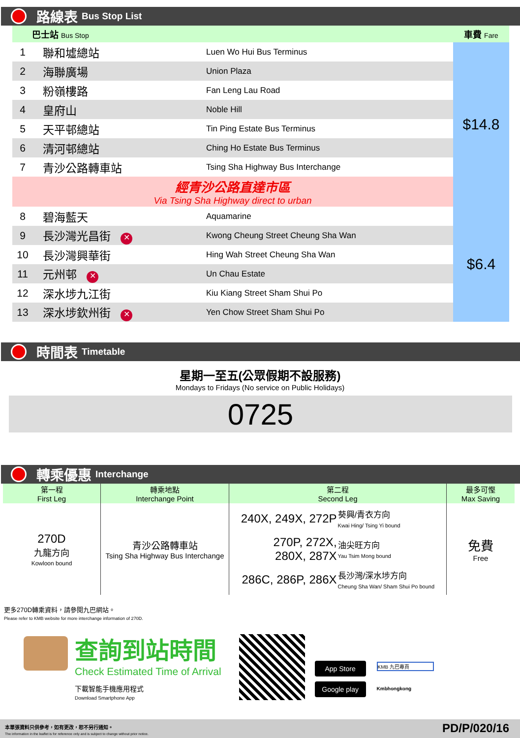路線表 Bus Stop List
| 巴士站 Bus Stop | | | 車費 Fare |
| 1 | 聯和墟總站 | Luen Wo Hui Bus Terminus | $14.8 |
| 2 | 海聯廣場 | Union Plaza | |
| 3 | 粉嶺樓路 | Fan Leng Lau Road | |
| 4 | 皇府山 | Noble Hill | |
| 5 | 天平邨總站 | Tin Ping Estate Bus Terminus | |
| 6 | 清河邨總站 | Ching Ho Estate Bus Terminus | |
| 7 | 青沙公路轉車站 | Tsing Sha Highway Bus Interchange | |
| 經青沙公路直達市區 Via Tsing Sha Highway direct to urban | | | |
| 8 | 碧海藍天 | Aquamarine | $6.4 |
| 9 | 長沙灣光昌街 ✕ | Kwong Cheung Street Cheung Sha Wan | |
| 10 | 長沙灣興華街 | Hing Wah Street Cheung Sha Wan | |
| 11 | 元州邨 ✕ | Un Chau Estate | |
| 12 | 深水埗九江街 | Kiu Kiang Street Sham Shui Po | |
| 13 | 深水埗欽州街 ✕ | Yen Chow Street Sham Shui Po | |
時間表 Timetable
星期一至五(公眾假期不設服務)
Mondays to Fridays (No service on Public Holidays)
0725
轉乘優惠 Interchange
| 第一程 First Leg | 轉乘地點 Interchange Point | 第二程 Second Leg | | 最多可慳 Max Saving |
| 270D 九龍方向 Kowloon bound | 青沙公路轉車站 Tsing Sha Highway Bus Interchange | 240X, 249X, 272P | 葵興/青衣方向 Kwai Hing/ Tsing Yi bound | 免費 Free |
| | | 270P, 272X, 280X, 287X | 油尖旺方向 Yau Tsim Mong bound | |
| | | 286C, 286P, 286X | 長沙灣/深水埗方向 Cheung Sha Wan/ Sham Shui Po bound | |
更多270D轉乘資料，請參閱九巴網站。
Please refer to KMB website for more interchange information of 270D.
查詢到站時間
Check Estimated Time of Arrival
下載智能手機應用程式
Download Smartphone App
App Store
Google play
KMB 九巴專頁
Kmbhongkong
本單張資料只供參考，如有更改，恕不另行通知。
The information in the leaflet is for reference only and is subject to change without prior notice.
PD/P/020/16